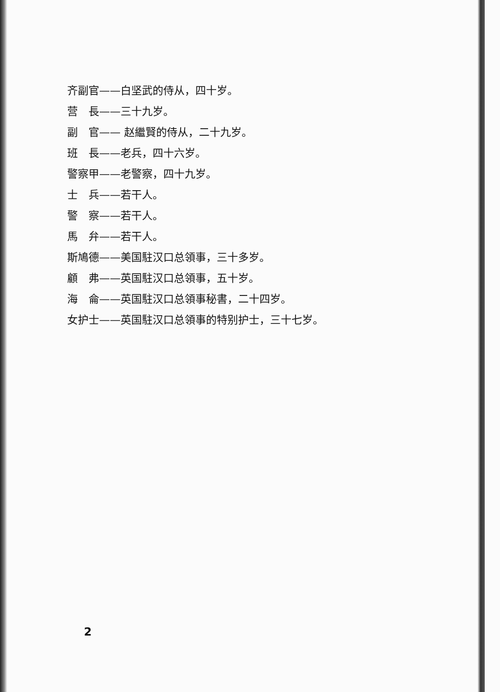齐副官——白坚武的侍从，四十岁。
营　長——三十九岁。
副　官—— 赵繼賢的侍从，二十九岁。
班　長——老兵，四十六岁。
警察甲——老警察，四十九岁。
士　兵——若干人。
警　察——若干人。
馬　弁——若干人。
斯鳩德——美国駐汉口总領事，三十多岁。
顧　弗——英国駐汉口总領事，五十岁。
海　侖——英国駐汉口总領事秘書，二十四岁。
女护士——英国駐汉口总領事的特别护士，三十七岁。
2